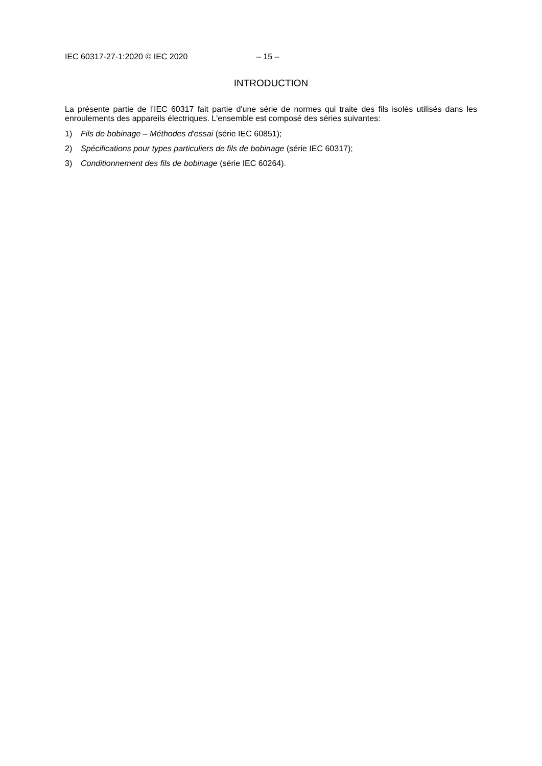IEC 60317-27-1:2020 © IEC 2020 – 15 –
INTRODUCTION
La présente partie de l’IEC 60317 fait partie d'une série de normes qui traite des fils isolés utilisés dans les enroulements des appareils électriques. L'ensemble est composé des séries suivantes:
1) Fils de bobinage – Méthodes d'essai (série IEC 60851);
2) Spécifications pour types particuliers de fils de bobinage (série IEC 60317);
3) Conditionnement des fils de bobinage (série IEC 60264).